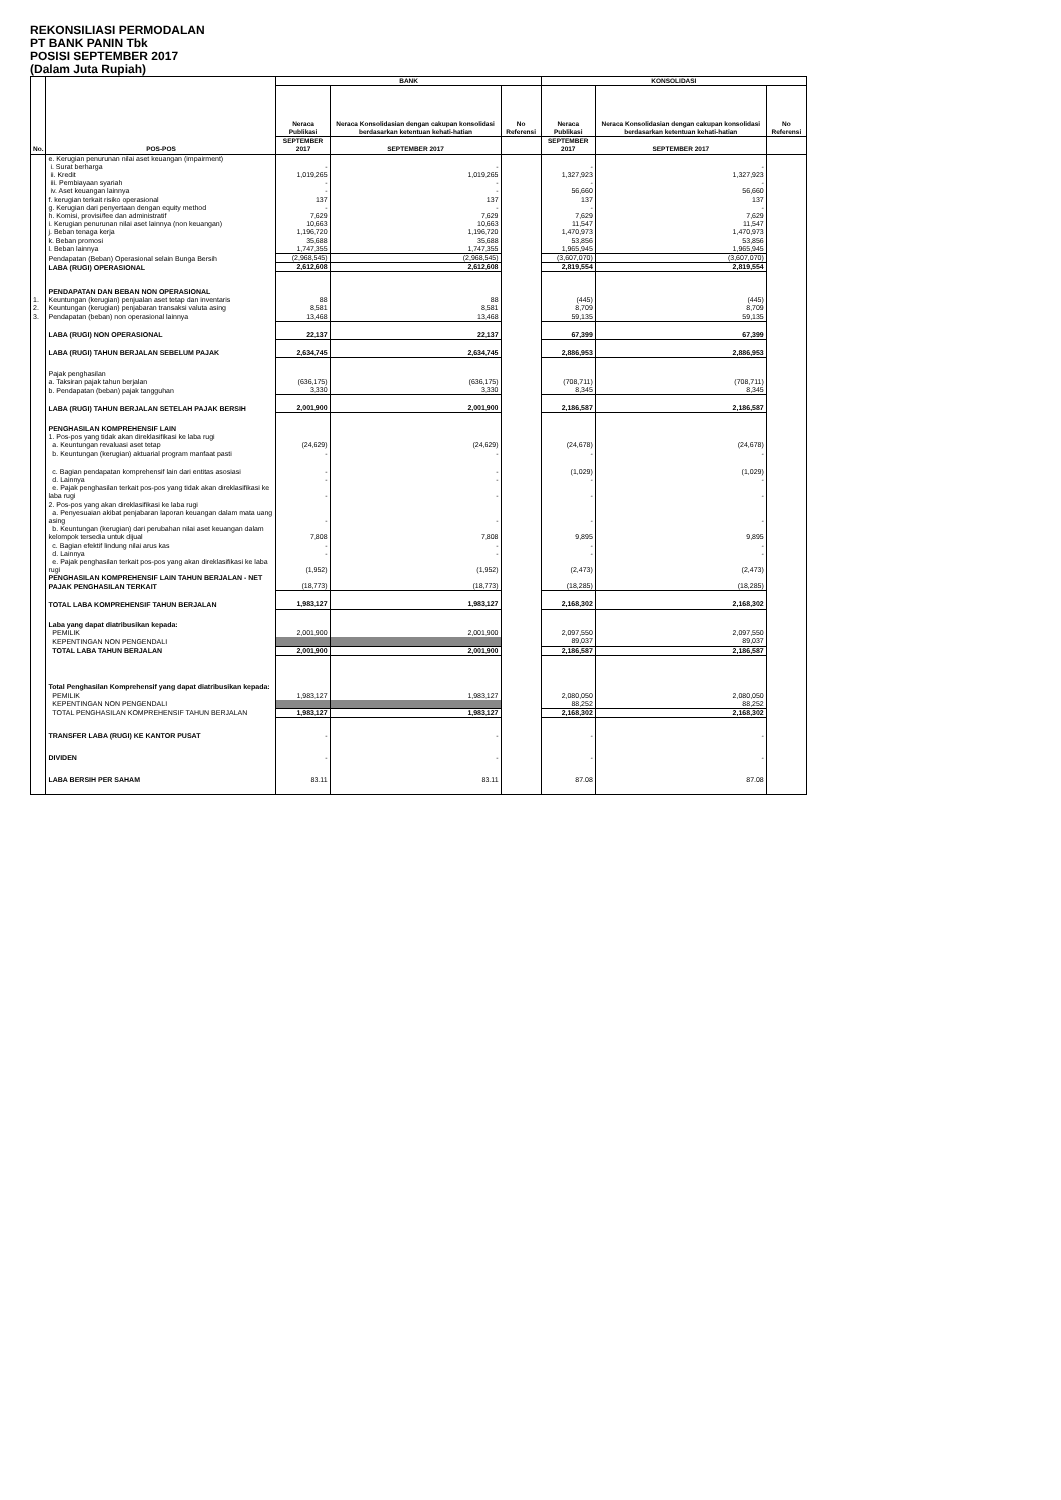REKONSILIASI PERMODALAN
PT BANK PANIN Tbk
POSISI SEPTEMBER 2017
(Dalam Juta Rupiah)
| No. | POS-POS | BANK | | | KONSOLIDASI | | |
| --- | --- | --- | --- | --- | --- | --- | --- |
| | | Neraca Publikasi | Neraca Konsolidasian dengan cakupan konsolidasi berdasarkan ketentuan kehati-hatian | No Referensi | Neraca Publikasi | Neraca Konsolidasian dengan cakupan konsolidasi berdasarkan ketentuan kehati-hatian | No Referensi |
| | | SEPTEMBER 2017 | SEPTEMBER 2017 | | SEPTEMBER 2017 | SEPTEMBER 2017 | |
| | e. Kerugian penurunan nilai aset keuangan (impairment) | | | | | | |
| | i. Surat berharga | - | - | | - | - | |
| | ii. Kredit | 1,019,265 | 1,019,265 | | 1,327,923 | 1,327,923 | |
| | iii. Pembiayaan syariah | - | - | | - | - | |
| | iv. Aset keuangan lainnya | - | - | | 56,660 | 56,660 | |
| | f. kerugian terkait risiko operasional | 137 | 137 | | 137 | 137 | |
| | g. Kerugian dari penyertaan dengan equity method | - | - | | - | - | |
| | h. Komisi, provisi/fee dan administratif | 7,629 | 7,629 | | 7,629 | 7,629 | |
| | i. Kerugian penurunan nilai aset lainnya (non keuangan) | 10,663 | 10,663 | | 11,547 | 11,547 | |
| | j. Beban tenaga kerja | 1,196,720 | 1,196,720 | | 1,470,973 | 1,470,973 | |
| | k. Beban promosi | 35,688 | 35,688 | | 53,856 | 53,856 | |
| | l. Beban lainnya | 1,747,355 | 1,747,355 | | 1,965,945 | 1,965,945 | |
| | Pendapatan (Beban) Operasional selain Bunga Bersih | (2,968,545) | (2,968,545) | | (3,607,070) | (3,607,070) | |
| | LABA (RUGI) OPERASIONAL | 2,612,608 | 2,612,608 | | 2,819,554 | 2,819,554 | |
| | PENDAPATAN DAN BEBAN NON OPERASIONAL | | | | | | |
| 1. | Keuntungan (kerugian) penjualan aset tetap dan inventaris | 88 | 88 | | (445) | (445) | |
| 2. | Keuntungan (kerugian) penjabaran transaksi valuta asing | 8,581 | 8,581 | | 8,709 | 8,709 | |
| 3. | Pendapatan (beban) non operasional lainnya | 13,468 | 13,468 | | 59,135 | 59,135 | |
| | LABA (RUGI) NON OPERASIONAL | 22,137 | 22,137 | | 67,399 | 67,399 | |
| | LABA (RUGI) TAHUN BERJALAN SEBELUM PAJAK | 2,634,745 | 2,634,745 | | 2,886,953 | 2,886,953 | |
| | Pajak penghasilan | | | | | | |
| | a. Taksiran pajak tahun berjalan | (636,175) | (636,175) | | (708,711) | (708,711) | |
| | b. Pendapatan (beban) pajak tangguhan | 3,330 | 3,330 | | 8,345 | 8,345 | |
| | LABA (RUGI) TAHUN BERJALAN SETELAH PAJAK BERSIH | 2,001,900 | 2,001,900 | | 2,186,587 | 2,186,587 | |
| | PENGHASILAN KOMPREHENSIF LAIN | | | | | | |
| | 1. Pos-pos yang tidak akan direklasifikasi ke laba rugi | | | | | | |
| | a. Keuntungan revaluasi aset tetap | (24,629) | (24,629) | | (24,678) | (24,678) | |
| | b. Keuntungan (kerugian) aktuarial program manfaat pasti | - | - | | - | - | |
| | c. Bagian pendapatan komprehensif lain dari entitas asosiasi | - | - | | (1,029) | (1,029) | |
| | d. Lainnya | - | - | | - | - | |
| | e. Pajak penghasilan terkait pos-pos yang tidak akan direklasifikasi ke laba rugi | - | - | | - | - | |
| | 2. Pos-pos yang akan direklasifikasi ke laba rugi | | | | | | |
| | a. Penyesuaian akibat penjabaran laporan keuangan dalam mata uang asing | - | - | | - | - | |
| | b. Keuntungan (kerugian) dari perubahan nilai aset keuangan dalam kelompok tersedia untuk dijual | 7,808 | 7,808 | | 9,895 | 9,895 | |
| | c. Bagian efektif lindung nilai arus kas | - | - | | - | - | |
| | d. Lainnya | - | - | | - | - | |
| | e. Pajak penghasilan terkait pos-pos yang akan direklasifikasi ke laba rugi | (1,952) | (1,952) | | (2,473) | (2,473) | |
| | PENGHASILAN KOMPREHENSIF LAIN TAHUN BERJALAN - NET PAJAK PENGHASILAN TERKAIT | (18,773) | (18,773) | | (18,285) | (18,285) | |
| | TOTAL LABA KOMPREHENSIF TAHUN BERJALAN | 1,983,127 | 1,983,127 | | 2,168,302 | 2,168,302 | |
| | Laba yang dapat diatribusikan kepada: | | | | | | |
| | PEMILIK | 2,001,900 | 2,001,900 | | 2,097,550 | 2,097,550 | |
| | KEPENTINGAN NON PENGENDALI | | | | 89,037 | 89,037 | |
| | TOTAL LABA TAHUN BERJALAN | 2,001,900 | 2,001,900 | | 2,186,587 | 2,186,587 | |
| | Total Penghasilan Komprehensif yang dapat diatribusikan kepada: | | | | | | |
| | PEMILIK | 1,983,127 | 1,983,127 | | 2,080,050 | 2,080,050 | |
| | KEPENTINGAN NON PENGENDALI | | | | 88,252 | 88,252 | |
| | TOTAL PENGHASILAN KOMPREHENSIF TAHUN BERJALAN | 1,983,127 | 1,983,127 | | 2,168,302 | 2,168,302 | |
| | TRANSFER LABA (RUGI) KE KANTOR PUSAT | - | - | | - | - | |
| | DIVIDEN | - | - | | - | - | |
| | LABA BERSIH PER SAHAM | 83.11 | 83.11 | | 87.08 | 87.08 | |